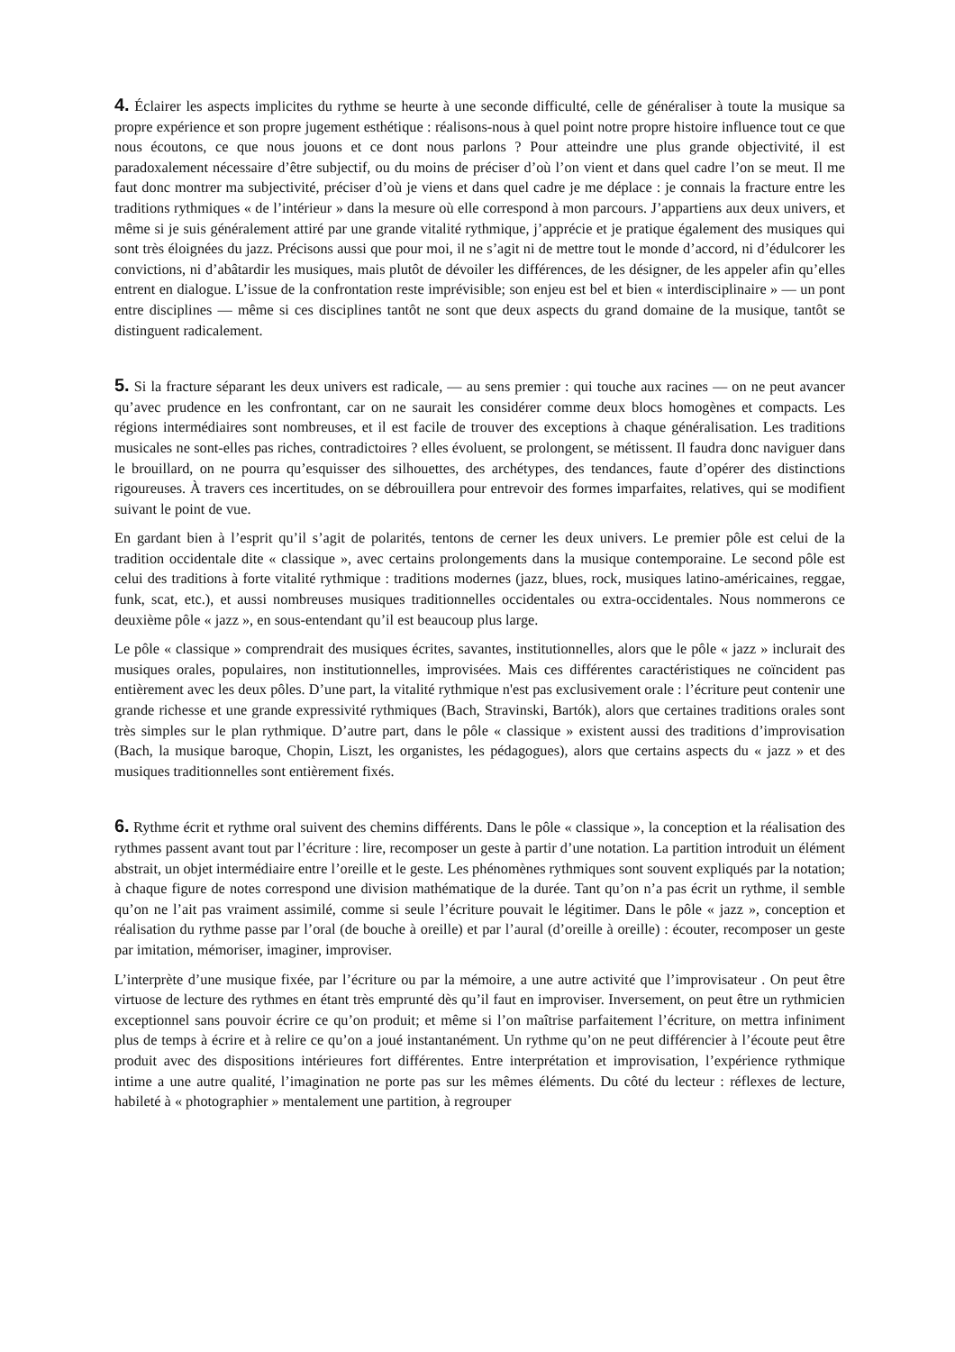4. Éclairer les aspects implicites du rythme se heurte à une seconde difficulté, celle de généraliser à toute la musique sa propre expérience et son propre jugement esthétique : réalisons-nous à quel point notre propre histoire influence tout ce que nous écoutons, ce que nous jouons et ce dont nous parlons ? Pour atteindre une plus grande objectivité, il est paradoxalement nécessaire d’être subjectif, ou du moins de préciser d’où l’on vient et dans quel cadre l’on se meut. Il me faut donc montrer ma subjectivité, préciser d’où je viens et dans quel cadre je me déplace : je connais la fracture entre les traditions rythmiques « de l’intérieur » dans la mesure où elle correspond à mon parcours. J’appartiens aux deux univers, et même si je suis généralement attiré par une grande vitalité rythmique, j’apprécie et je pratique également des musiques qui sont très éloignées du jazz. Précisons aussi que pour moi, il ne s’agit ni de mettre tout le monde d’accord, ni d’édulcorer les convictions, ni d’abâtardir les musiques, mais plutôt de dévoiler les différences, de les désigner, de les appeler afin qu’elles entrent en dialogue. L’issue de la confrontation reste imprévisible; son enjeu est bel et bien « interdisciplinaire » — un pont entre disciplines — même si ces disciplines tantôt ne sont que deux aspects du grand domaine de la musique, tantôt se distinguent radicalement.
5. Si la fracture séparant les deux univers est radicale, — au sens premier : qui touche aux racines — on ne peut avancer qu’avec prudence en les confrontant, car on ne saurait les considérer comme deux blocs homogènes et compacts. Les régions intermédiaires sont nombreuses, et il est facile de trouver des exceptions à chaque généralisation. Les traditions musicales ne sont-elles pas riches, contradictoires ? elles évoluent, se prolongent, se métissent. Il faudra donc naviguer dans le brouillard, on ne pourra qu’esquisser des silhouettes, des archétypes, des tendances, faute d’opérer des distinctions rigoureuses. À travers ces incertitudes, on se débrouillera pour entrevoir des formes imparfaites, relatives, qui se modifient suivant le point de vue.
En gardant bien à l’esprit qu’il s’agit de polarités, tentons de cerner les deux univers. Le premier pôle est celui de la tradition occidentale dite « classique », avec certains prolongements dans la musique contemporaine. Le second pôle est celui des traditions à forte vitalité rythmique : traditions modernes (jazz, blues, rock, musiques latino-américaines, reggae, funk, scat, etc.), et aussi nombreuses musiques traditionnelles occidentales ou extra-occidentales. Nous nommerons ce deuxième pôle « jazz », en sous-entendant qu’il est beaucoup plus large.
Le pôle « classique » comprendrait des musiques écrites, savantes, institutionnelles, alors que le pôle « jazz » inclurait des musiques orales, populaires, non institutionnelles, improvisées. Mais ces différentes caractéristiques ne coïncident pas entièrement avec les deux pôles. D’une part, la vitalité rythmique n'est pas exclusivement orale : l’écriture peut contenir une grande richesse et une grande expressivité rythmiques (Bach, Stravinski, Bartók), alors que certaines traditions orales sont très simples sur le plan rythmique. D’autre part, dans le pôle « classique » existent aussi des traditions d’improvisation (Bach, la musique baroque, Chopin, Liszt, les organistes, les pédagogues), alors que certains aspects du « jazz » et des musiques traditionnelles sont entièrement fixés.
6. Rythme écrit et rythme oral suivent des chemins différents. Dans le pôle « classique », la conception et la réalisation des rythmes passent avant tout par l’écriture : lire, recomposer un geste à partir d’une notation. La partition introduit un élément abstrait, un objet intermédiaire entre l’oreille et le geste. Les phénomènes rythmiques sont souvent expliqués par la notation; à chaque figure de notes correspond une division mathématique de la durée. Tant qu’on n’a pas écrit un rythme, il semble qu’on ne l’ait pas vraiment assimilé, comme si seule l’écriture pouvait le légitimer. Dans le pôle « jazz », conception et réalisation du rythme passe par l’oral (de bouche à oreille) et par l’aural (d’oreille à oreille) : écouter, recomposer un geste par imitation, mémoriser, imaginer, improviser.
L’interprète d’une musique fixée, par l’écriture ou par la mémoire, a une autre activité que l’improvisateur . On peut être virtuose de lecture des rythmes en étant très emprunté dès qu’il faut en improviser. Inversement, on peut être un rythmicien exceptionnel sans pouvoir écrire ce qu’on produit; et même si l’on maîtrise parfaitement l’écriture, on mettra infiniment plus de temps à écrire et à relire ce qu’on a joué instantanément. Un rythme qu’on ne peut différencier à l’écoute peut être produit avec des dispositions intérieures fort différentes. Entre interprétation et improvisation, l’expérience rythmique intime a une autre qualité, l’imagination ne porte pas sur les mêmes éléments. Du côté du lecteur : réflexes de lecture, habileté à « photographier » mentalement une partition, à regrouper